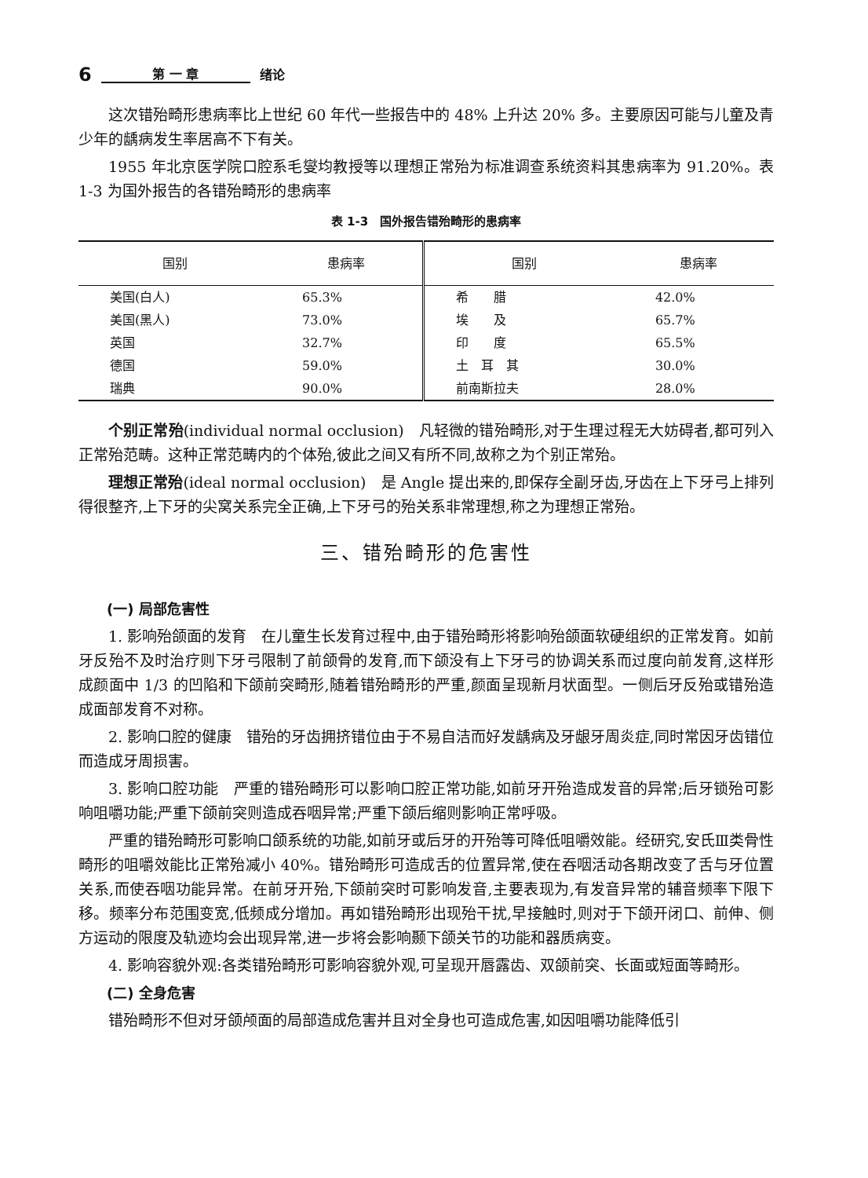6 第 一 章 绪论
这次错殆畸形患病率比上世纪 60 年代一些报告中的 48% 上升达 20% 多。主要原因可能与儿童及青少年的龋病发生率居高不下有关。
1955 年北京医学院口腔系毛燮均教授等以理想正常殆为标准调查系统资料其患病率为 91.20%。表 1-3 为国外报告的各错殆畸形的患病率
表 1-3　国外报告错殆畸形的患病率
| 国别 | 患病率 | 国别 | 患病率 |
| --- | --- | --- | --- |
| 美国(白人) | 65.3% | 希 腊 | 42.0% |
| 美国(黑人) | 73.0% | 埃 及 | 65.7% |
| 英国 | 32.7% | 印 度 | 65.5% |
| 德国 | 59.0% | 土 耳 其 | 30.0% |
| 瑞典 | 90.0% | 前南斯拉夫 | 28.0% |
个别正常殆(individual normal occlusion)　凡轻微的错殆畸形,对于生理过程无大妨碍者,都可列入正常殆范畴。这种正常范畴内的个体殆,彼此之间又有所不同,故称之为个别正常殆。
理想正常殆(ideal normal occlusion)　是 Angle 提出来的,即保存全副牙齿,牙齿在上下牙弓上排列得很整齐,上下牙的尖窝关系完全正确,上下牙弓的殆关系非常理想,称之为理想正常殆。
三、错殆畸形的危害性
(一) 局部危害性
1. 影响殆颌面的发育　在儿童生长发育过程中,由于错殆畸形将影响殆颌面软硬组织的正常发育。如前牙反殆不及时治疗则下牙弓限制了前颌骨的发育,而下颌没有上下牙弓的协调关系而过度向前发育,这样形成颜面中 1/3 的凹陷和下颌前突畸形,随着错殆畸形的严重,颜面呈现新月状面型。一侧后牙反殆或错殆造成面部发育不对称。
2. 影响口腔的健康　错殆的牙齿拥挤错位由于不易自洁而好发龋病及牙龈牙周炎症,同时常因牙齿错位而造成牙周损害。
3. 影响口腔功能　严重的错殆畸形可以影响口腔正常功能,如前牙开殆造成发音的异常;后牙锁殆可影响咀嚼功能;严重下颌前突则造成吞咽异常;严重下颌后缩则影响正常呼吸。
严重的错殆畸形可影响口颌系统的功能,如前牙或后牙的开殆等可降低咀嚼效能。经研究,安氏Ⅲ类骨性畸形的咀嚼效能比正常殆减小 40%。错殆畸形可造成舌的位置异常,使在吞咽活动各期改变了舌与牙位置关系,而使吞咽功能异常。在前牙开殆,下颌前突时可影响发音,主要表现为,有发音异常的辅音频率下限下移。频率分布范围变宽,低频成分增加。再如错殆畸形出现殆干扰,早接触时,则对于下颌开闭口、前伸、侧方运动的限度及轨迹均会出现异常,进一步将会影响颞下颌关节的功能和器质病变。
4. 影响容貌外观:各类错殆畸形可影响容貌外观,可呈现开唇露齿、双颌前突、长面或短面等畸形。
(二) 全身危害
错殆畸形不但对牙颌颅面的局部造成危害并且对全身也可造成危害,如因咀嚼功能降低引